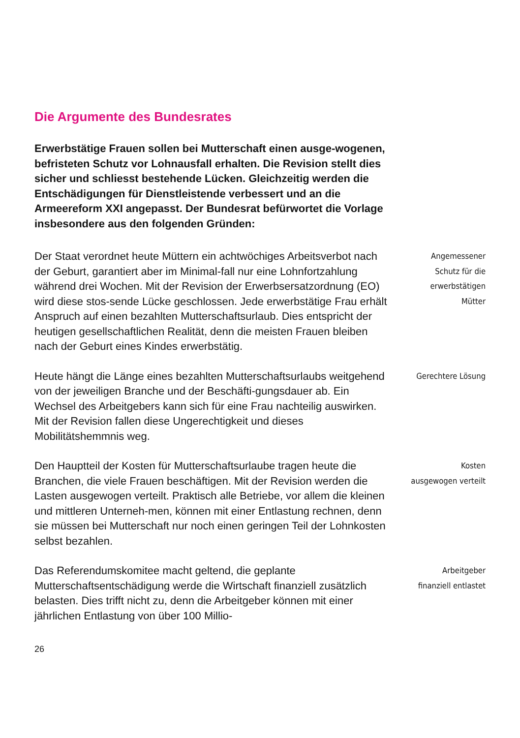Die Argumente des Bundesrates
Erwerbstätige Frauen sollen bei Mutterschaft einen ausge-wogenen, befristeten Schutz vor Lohnausfall erhalten. Die Revision stellt dies sicher und schliesst bestehende Lücken. Gleichzeitig werden die Entschädigungen für Dienstleistende verbessert und an die Armeereform XXI angepasst. Der Bundesrat befürwortet die Vorlage insbesondere aus den folgenden Gründen:
Der Staat verordnet heute Müttern ein achtwöchiges Arbeitsverbot nach der Geburt, garantiert aber im Minimal-fall nur eine Lohnfortzahlung während drei Wochen. Mit der Revision der Erwerbsersatzordnung (EO) wird diese stos-sende Lücke geschlossen. Jede erwerbstätige Frau erhält Anspruch auf einen bezahlten Mutterschaftsurlaub. Dies entspricht der heutigen gesellschaftlichen Realität, denn die meisten Frauen bleiben nach der Geburt eines Kindes erwerbstätig.
Angemessener
Schutz für die
erwerbstätigen
Mütter
Heute hängt die Länge eines bezahlten Mutterschaftsurlaubs weitgehend von der jeweiligen Branche und der Beschäfti-gungsdauer ab. Ein Wechsel des Arbeitgebers kann sich für eine Frau nachteilig auswirken. Mit der Revision fallen diese Ungerechtigkeit und dieses Mobilitätshemmnis weg.
Gerechtere Lösung
Den Hauptteil der Kosten für Mutterschaftsurlaube tragen heute die Branchen, die viele Frauen beschäftigen. Mit der Revision werden die Lasten ausgewogen verteilt. Praktisch alle Betriebe, vor allem die kleinen und mittleren Unterneh-men, können mit einer Entlastung rechnen, denn sie müssen bei Mutterschaft nur noch einen geringen Teil der Lohnkosten selbst bezahlen.
Kosten
ausgewogen verteilt
Das Referendumskomitee macht geltend, die geplante Mutterschaftsentschädigung werde die Wirtschaft finanziell zusätzlich belasten. Dies trifft nicht zu, denn die Arbeitgeber können mit einer jährlichen Entlastung von über 100 Millio-
Arbeitgeber
finanziell entlastet
26